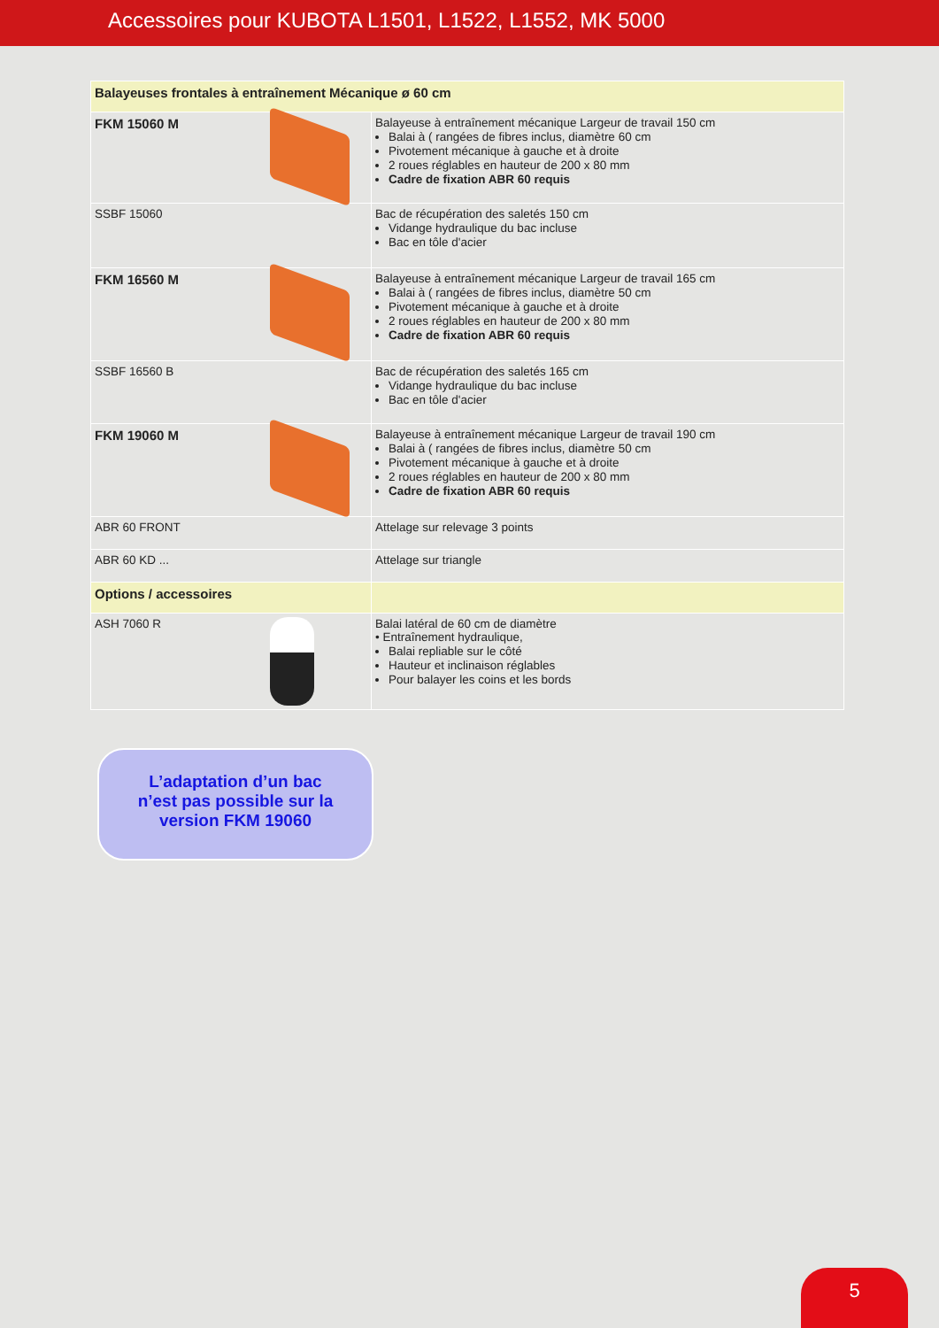Accessoires pour KUBOTA L1501, L1522, L1552, MK 5000
| Balayeuses frontales à entraînement Mécanique ø 60 cm | |
| FKM 15060 M | Balayeuse à entraînement mécanique Largeur de travail 150 cm Balai à ( rangées de fibres inclus, diamètre 60 cm Pivotement mécanique à gauche et à droite 2 roues réglables en hauteur de 200 x 80 mm Cadre de fixation ABR 60 requis |
| SSBF 15060 | Bac de récupération des saletés 150 cm Vidange hydraulique du bac incluse Bac en tôle d'acier |
| FKM 16560 M | Balayeuse à entraînement mécanique Largeur de travail 165 cm Balai à ( rangées de fibres inclus, diamètre 50 cm Pivotement mécanique à gauche et à droite 2 roues réglables en hauteur de 200 x 80 mm Cadre de fixation ABR 60 requis |
| SSBF 16560 B | Bac de récupération des saletés 165 cm Vidange hydraulique du bac incluse Bac en tôle d'acier |
| FKM 19060 M | Balayeuse à entraînement mécanique Largeur de travail 190 cm Balai à ( rangées de fibres inclus, diamètre 50 cm Pivotement mécanique à gauche et à droite 2 roues réglables en hauteur de 200 x 80 mm Cadre de fixation ABR 60 requis |
| ABR 60 FRONT | Attelage sur relevage 3 points |
| ABR 60 KD ... | Attelage sur triangle |
| Options / accessoires | |
| ASH 7060 R | Balai latéral de 60 cm de diamètre • Entraînement hydraulique, Balai repliable sur le côté Hauteur et inclinaison réglables Pour balayer les coins et les bords |
L’adaptation d’un bac
n’est pas possible sur la
version FKM 19060
5